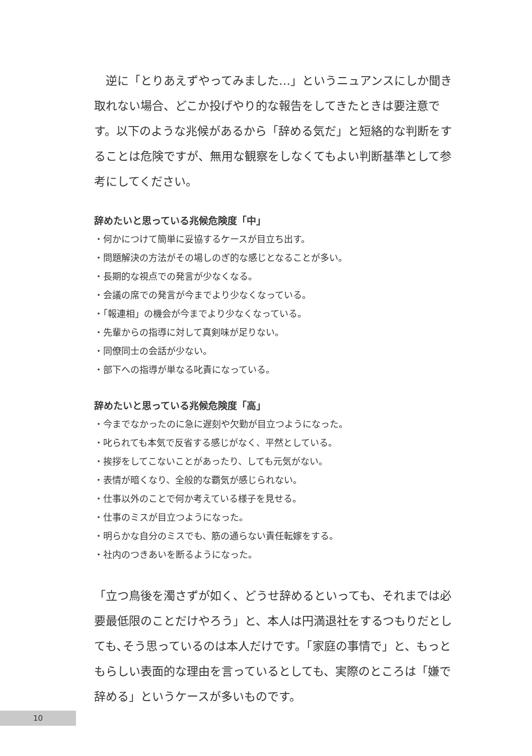逆に「とりあえずやってみました…」というニュアンスにしか聞き取れない場合、どこか投げやり的な報告をしてきたときは要注意です。以下のような兆候があるから「辞める気だ」と短絡的な判断をすることは危険ですが、無用な観察をしなくてもよい判断基準として参考にしてください。
辞めたいと思っている兆候危険度「中」
・何かにつけて簡単に妥協するケースが目立ち出す。
・問題解決の方法がその場しのぎ的な感じとなることが多い。
・長期的な視点での発言が少なくなる。
・会議の席での発言が今までより少なくなっている。
・「報連相」の機会が今までより少なくなっている。
・先輩からの指導に対して真剣味が足りない。
・同僚同士の会話が少ない。
・部下への指導が単なる叱責になっている。
辞めたいと思っている兆候危険度「高」
・今までなかったのに急に遅刻や欠勤が目立つようになった。
・叱られても本気で反省する感じがなく、平然としている。
・挨拶をしてこないことがあったり、しても元気がない。
・表情が暗くなり、全般的な覇気が感じられない。
・仕事以外のことで何か考えている様子を見せる。
・仕事のミスが目立つようになった。
・明らかな自分のミスでも、筋の通らない責任転嫁をする。
・社内のつきあいを断るようになった。
「立つ鳥後を濁さずが如く、どうせ辞めるといっても、それまでは必要最低限のことだけやろう」と、本人は円満退社をするつもりだとしても､そう思っているのは本人だけです。「家庭の事情で」と、もっともらしい表面的な理由を言っているとしても、実際のところは「嫌で辞める」というケースが多いものです。
10